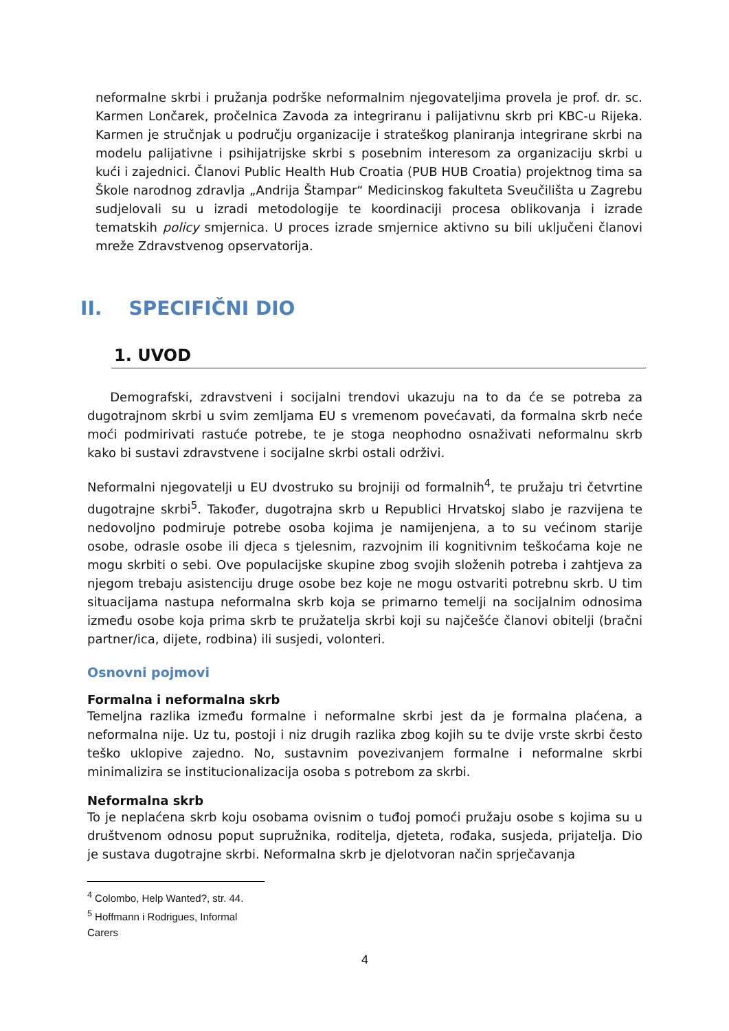neformalne skrbi i pružanja podrške neformalnim njegovateljima provela je prof. dr. sc. Karmen Lončarek, pročelnica Zavoda za integriranu i palijativnu skrb pri KBC-u Rijeka. Karmen je stručnjak u području organizacije i strateškog planiranja integrirane skrbi na modelu palijativne i psihijatrijske skrbi s posebnim interesom za organizaciju skrbi u kući i zajednici. Članovi Public Health Hub Croatia (PUB HUB Croatia) projektnog tima sa Škole narodnog zdravlja „Andrija Štampar“ Medicinskog fakulteta Sveučilišta u Zagrebu sudjelovali su u izradi metodologije te koordinaciji procesa oblikovanja i izrade tematskih policy smjernica. U proces izrade smjernice aktivno su bili uključeni članovi mreže Zdravstvenog opservatorija.
II. SPECIFIČNI DIO
1. UVOD
Demografski, zdravstveni i socijalni trendovi ukazuju na to da će se potreba za dugotrajnom skrbi u svim zemljama EU s vremenom povećavati, da formalna skrb neće moći podmirivati rastuće potrebe, te je stoga neophodno osnaživati neformalnu skrb kako bi sustavi zdravstvene i socijalne skrbi ostali održivi.
Neformalni njegovatelji u EU dvostruko su brojniji od formalnih<sup>4</sup>, te pružaju tri četvrtine dugotrajne skrbi<sup>5</sup>. Također, dugotrajna skrb u Republici Hrvatskoj slabo je razvijena te nedovoljno podmiruje potrebe osoba kojima je namijenjena, a to su većinom starije osobe, odrasle osobe ili djeca s tjelesnim, razvojnim ili kognitivnim teškoćama koje ne mogu skrbiti o sebi. Ove populacijske skupine zbog svojih složenih potreba i zahtjeva za njegom trebaju asistenciju druge osobe bez koje ne mogu ostvariti potrebnu skrb. U tim situacijama nastupa neformalna skrb koja se primarno temelji na socijalnim odnosima između osobe koja prima skrb te pružatelja skrbi koji su najčešće članovi obitelji (bračni partner/ica, dijete, rodbina) ili susjedi, volonteri.
Osnovni pojmovi
Formalna i neformalna skrb
Temeljna razlika između formalne i neformalne skrbi jest da je formalna plaćena, a neformalna nije. Uz tu, postoji i niz drugih razlika zbog kojih su te dvije vrste skrbi često teško uklopive zajedno. No, sustavnim povezivanjem formalne i neformalne skrbi minimalizira se institucionalizacija osoba s potrebom za skrbi.
Neformalna skrb
To je neplaćena skrb koju osobama ovisnim o tuđoj pomoći pružaju osobe s kojima su u društvenom odnosu poput supružnika, roditelja, djeteta, rođaka, susjeda, prijatelja. Dio je sustava dugotrajne skrbi. Neformalna skrb je djelotvoran način sprječavanja
<sup>4</sup> Colombo, Help Wanted?, str. 44.
<sup>5</sup> Hoffmann i Rodrigues, Informal Carers
4